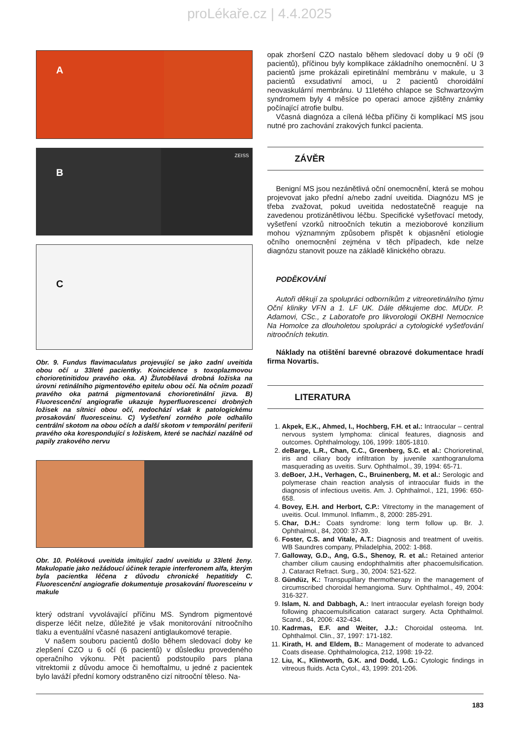proLékaře.cz | 4.4.2025
A
B
ZEISS
C
Obr. 9. Fundus flavimaculatus projevující se jako zadní uveitida obou očí u 33leté pacientky. Koincidence s toxoplazmovou chorioretinitidou pravého oka. A) Žlutobělavá drobná ložiska na úrovni retinálního pigmentového epitelu obou očí. Na očním pozadí pravého oka patrná pigmentovaná chorioretinální jizva. B) Fluorescenční angiografie ukazuje hyperfluorescenci drobných ložisek na sítnici obou očí, nedochází však k patologickému prosakování fluoresceinu. C) Vyšetření zorného pole odhalilo centrální skotom na obou očích a další skotom v temporální periferii pravého oka korespondující s ložiskem, které se nachází nazálně od papily zrakového nervu
Obr. 10. Poléková uveitida imitující zadní uveitidu u 33leté ženy. Makulopatie jako nežádoucí účinek terapie interferonem alfa, kterým byla pacientka léčena z důvodu chronické hepatitidy C. Fluorescenční angiografie dokumentuje prosakování fluoresceinu v makule
který odstraní vyvolávající příčinu MS. Syndrom pigmentové disperze léčit nelze, důležité je však monitorování nitroočního tlaku a eventuální včasné nasazení antiglaukomové terapie.
V našem souboru pacientů došlo během sledovací doby ke zlepšení CZO u 6 očí (6 pacientů) v důsledku provedeného operačního výkonu. Pět pacientů podstoupilo pars plana vitrektomii z důvodu amoce či hemoftalmu, u jedné z pacientek bylo laváží přední komory odstraněno cizí nitrooční těleso. Na-
opak zhoršení CZO nastalo během sledovací doby u 9 očí (9 pacientů), příčinou byly komplikace základního onemocnění. U 3 pacientů jsme prokázali epiretinální membránu v makule, u 3 pacientů exsudativní amoci, u 2 pacientů choroidální neovaskulární membránu. U 11letého chlapce se Schwartzovým syndromem byly 4 měsíce po operaci amoce zjištěny známky počínající atrofie bulbu.
Včasná diagnóza a cílená léčba příčiny či komplikací MS jsou nutné pro zachování zrakových funkcí pacienta.
ZÁVĚR
Benigní MS jsou nezánětlivá oční onemocnění, která se mohou projevovat jako přední a/nebo zadní uveitida. Diagnózu MS je třeba zvažovat, pokud uveitida nedostatečně reaguje na zavedenou protizánětlivou léčbu. Specifické vyšetřovací metody, vyšetření vzorků nitroočních tekutin a mezioborové konzilium mohou významným způsobem přispět k objasnění etiologie očního onemocnění zejména v těch případech, kde nelze diagnózu stanovit pouze na základě klinického obrazu.
PODĚKOVÁNÍ
Autoři děkují za spolupráci odborníkům z vitreoretinálního týmu Oční kliniky VFN a 1. LF UK. Dále děkujeme doc. MUDr. P. Adamovi, CSc., z Laboratoře pro likvorologii OKBHI Nemocnice Na Homolce za dlouholetou spolupráci a cytologické vyšetřování nitroočních tekutin.
Náklady na otištění barevné obrazové dokumentace hradí firma Novartis.
LITERATURA
1. Akpek, E.K., Ahmed, I., Hochberg, F.H. et al.: Intraocular – central nervous system lymphoma: clinical features, diagnosis and outcomes. Ophthalmology, 106, 1999: 1805-1810.
2. deBarge, L.R., Chan, C.C., Greenberg, S.C. et al.: Chorioretinal, iris and ciliary body infiltration by juvenile xanthogranuloma masquerading as uveitis. Surv. Ophthalmol., 39, 1994: 65-71.
3. deBoer, J.H., Verhagen, C., Bruinenberg, M. et al.: Serologic and polymerase chain reaction analysis of intraocular fluids in the diagnosis of infectious uveitis. Am. J. Ophthalmol., 121, 1996: 650-658.
4. Bovey, E.H. and Herbort, C.P.: Vitrectomy in the management of uveitis. Ocul. Immunol. Inflamm., 8, 2000: 285-291.
5. Char, D.H.: Coats syndrome: long term follow up. Br. J. Ophthalmol., 84, 2000: 37-39.
6. Foster, C.S. and Vitale, A.T.: Diagnosis and treatment of uveitis. WB Saundres company, Philadelphia, 2002: 1-868.
7. Galloway, G.D., Ang, G.S., Shenoy, R. et al.: Retained anterior chamber cilium causing endophthalmitis after phacoemulsification. J. Cataract Refract. Surg., 30, 2004: 521-522.
8. Gündüz, K.: Transpupillary thermotherapy in the management of circumscribed choroidal hemangioma. Surv. Ophthalmol., 49, 2004: 316-327.
9. Islam, N. and Dabbagh, A.: Inert intraocular eyelash foreign body following phacoemulsification cataract surgery. Acta Ophthalmol. Scand., 84, 2006: 432-434.
10. Kadrmas, E.F. and Weiter, J.J.: Choroidal osteoma. Int. Ophthalmol. Clin., 37, 1997: 171-182.
11. Kirath, H. and Eldem, B.: Management of moderate to advanced Coats disease. Ophthalmologica, 212, 1998: 19-22.
12. Liu, K., Klintworth, G.K. and Dodd, L.G.: Cytologic findings in vitreous fluids. Acta Cytol., 43, 1999: 201-206.
183